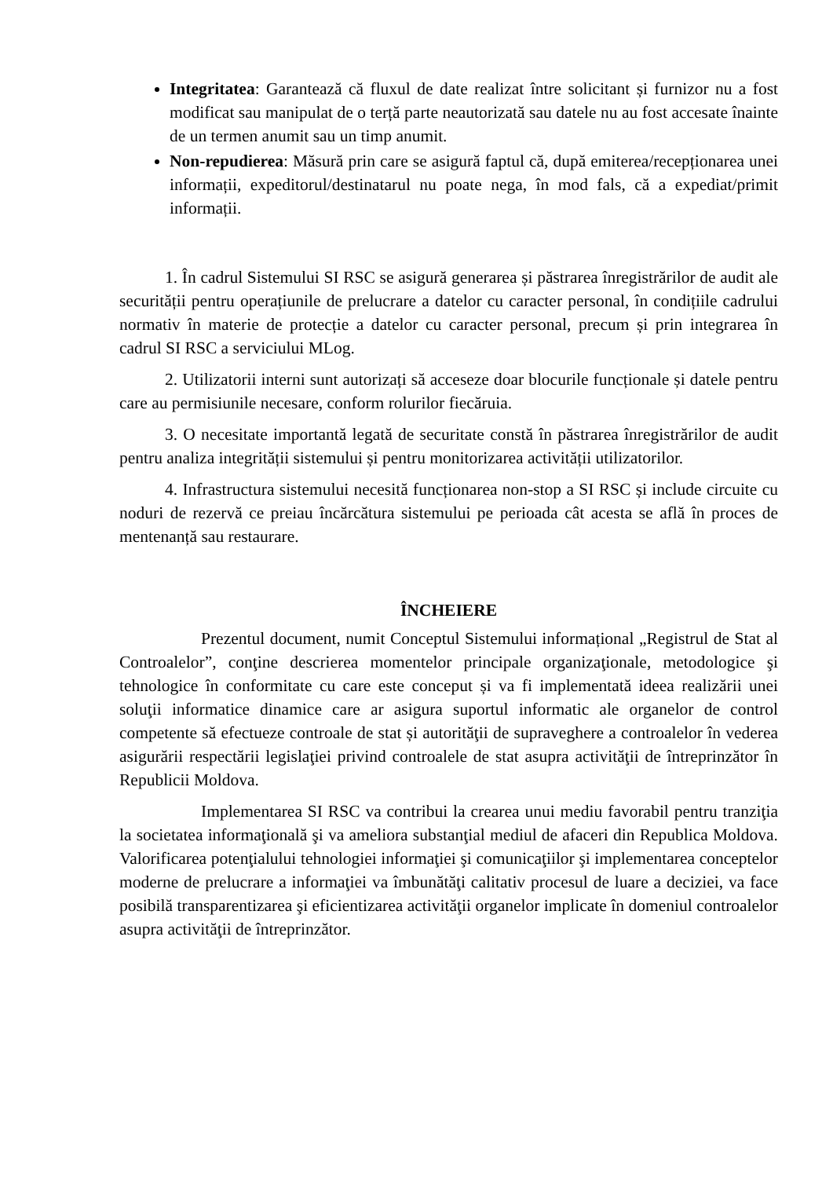Integritatea: Garantează că fluxul de date realizat între solicitant și furnizor nu a fost modificat sau manipulat de o terță parte neautorizată sau datele nu au fost accesate înainte de un termen anumit sau un timp anumit.
Non-repudierea: Măsură prin care se asigură faptul că, după emiterea/recepționarea unei informații, expeditorul/destinatarul nu poate nega, în mod fals, că a expediat/primit informații.
1. În cadrul Sistemului SI RSC se asigură generarea și păstrarea înregistrărilor de audit ale securității pentru operațiunile de prelucrare a datelor cu caracter personal, în condițiile cadrului normativ în materie de protecție a datelor cu caracter personal, precum și prin integrarea în cadrul SI RSC a serviciului MLog.
2. Utilizatorii interni sunt autorizați să acceseze doar blocurile funcționale și datele pentru care au permisiunile necesare, conform rolurilor fiecăruia.
3. O necesitate importantă legată de securitate constă în păstrarea înregistrărilor de audit pentru analiza integrității sistemului și pentru monitorizarea activității utilizatorilor.
4. Infrastructura sistemului necesită funcționarea non-stop a SI RSC și include circuite cu noduri de rezervă ce preiau încărcătura sistemului pe perioada cât acesta se află în proces de mentenanță sau restaurare.
ÎNCHEIERE
Prezentul document, numit Conceptul Sistemului informațional „Registrul de Stat al Controalelor”, conţine descrierea momentelor principale organizaţionale, metodologice şi tehnologice în conformitate cu care este conceput și va fi implementată ideea realizării unei soluţii informatice dinamice care ar asigura suportul informatic ale organelor de control competente să efectueze controale de stat și autorităţii de supraveghere a controalelor în vederea asigurării respectării legislaţiei privind controalele de stat asupra activităţii de întreprinzător în Republicii Moldova.
Implementarea SI RSC va contribui la crearea unui mediu favorabil pentru tranziţia la societatea informaţională şi va ameliora substanţial mediul de afaceri din Republica Moldova. Valorificarea potenţialului tehnologiei informaţiei şi comunicaţiilor şi implementarea conceptelor moderne de prelucrare a informaţiei va îmbunătăţi calitativ procesul de luare a deciziei, va face posibilă transparentizarea şi eficientizarea activităţii organelor implicate în domeniul controalelor asupra activităţii de întreprinzător.